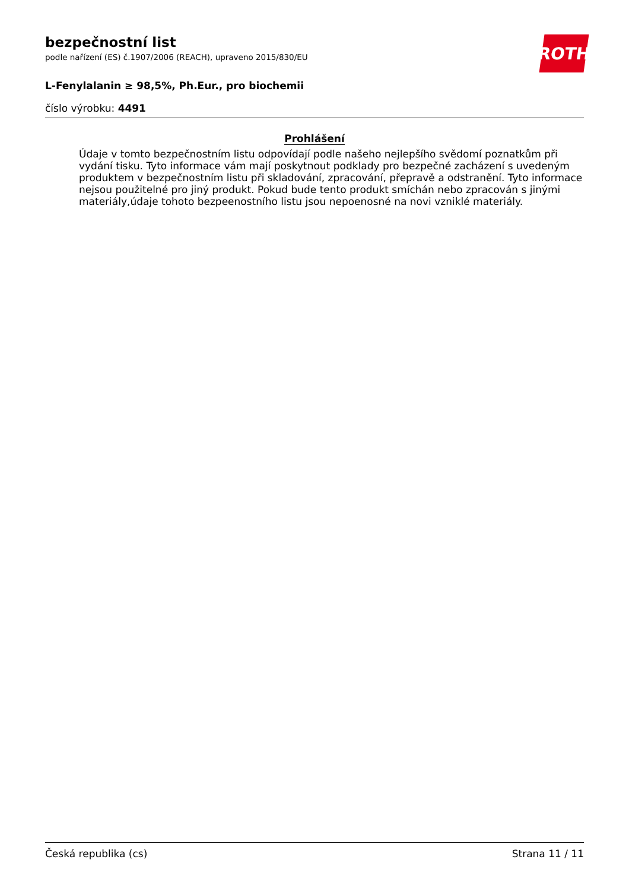bezpečnostní list
podle nařízení (ES) č.1907/2006 (REACH), upraveno 2015/830/EU
ROTH
L-Fenylalanin ≥ 98,5%, Ph.Eur., pro biochemii
číslo výrobku: 4491
Prohlášení
Údaje v tomto bezpečnostním listu odpovídají podle našeho nejlepšího svědomí poznatkům při vydání tisku. Tyto informace vám mají poskytnout podklady pro bezpečné zacházení s uvedeným produktem v bezpečnostním listu při skladování, zpracování, přepravě a odstranění. Tyto informace nejsou použitelné pro jiný produkt. Pokud bude tento produkt smíchán nebo zpracován s jinými materiály,údaje tohoto bezpeenostního listu jsou nepoenosné na novi vzniklé materiály.
Česká republika (cs) Strana 11 / 11